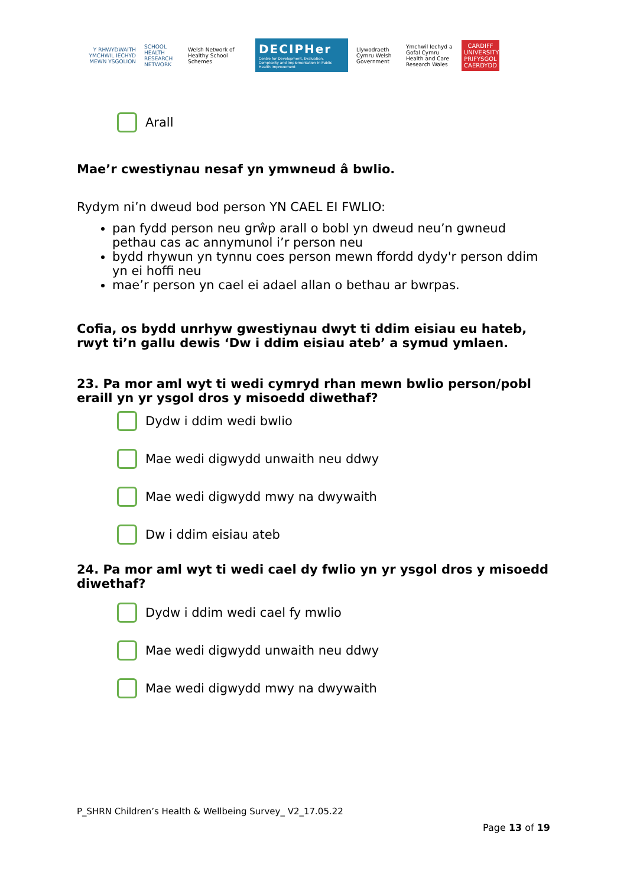Y RHWYDWAITH YMCHWIL IECHYD MEWN YSGOLION
SCHOOL HEALTH RESEARCH NETWORK
Welsh Network of Healthy School Schemes
DECIPHer
Centre for Development, Evaluation, Complexity and Implementation in Public Health Improvement
Llywodraeth Cymru Welsh Government
Ymchwil Iechyd a Gofal Cymru Health and Care Research Wales
CARDIFF UNIVERSITY PRIFYSGOL CAERDYDD
Arall
Mae’r cwestiynau nesaf yn ymwneud â bwlio.
Rydym ni’n dweud bod person YN CAEL EI FWLIO:
pan fydd person neu grŵp arall o bobl yn dweud neu’n gwneud pethau cas ac annymunol i’r person neu
bydd rhywun yn tynnu coes person mewn ffordd dydy'r person ddim yn ei hoffi neu
mae’r person yn cael ei adael allan o bethau ar bwrpas.
Cofia, os bydd unrhyw gwestiynau dwyt ti ddim eisiau eu hateb, rwyt ti’n gallu dewis ‘Dw i ddim eisiau ateb’ a symud ymlaen.
23. Pa mor aml wyt ti wedi cymryd rhan mewn bwlio person/pobl eraill yn yr ysgol dros y misoedd diwethaf?
Dydw i ddim wedi bwlio
Mae wedi digwydd unwaith neu ddwy
Mae wedi digwydd mwy na dwywaith
Dw i ddim eisiau ateb
24. Pa mor aml wyt ti wedi cael dy fwlio yn yr ysgol dros y misoedd diwethaf?
Dydw i ddim wedi cael fy mwlio
Mae wedi digwydd unwaith neu ddwy
Mae wedi digwydd mwy na dwywaith
P_SHRN Children’s Health & Wellbeing Survey_ V2_17.05.22
Page 13 of 19